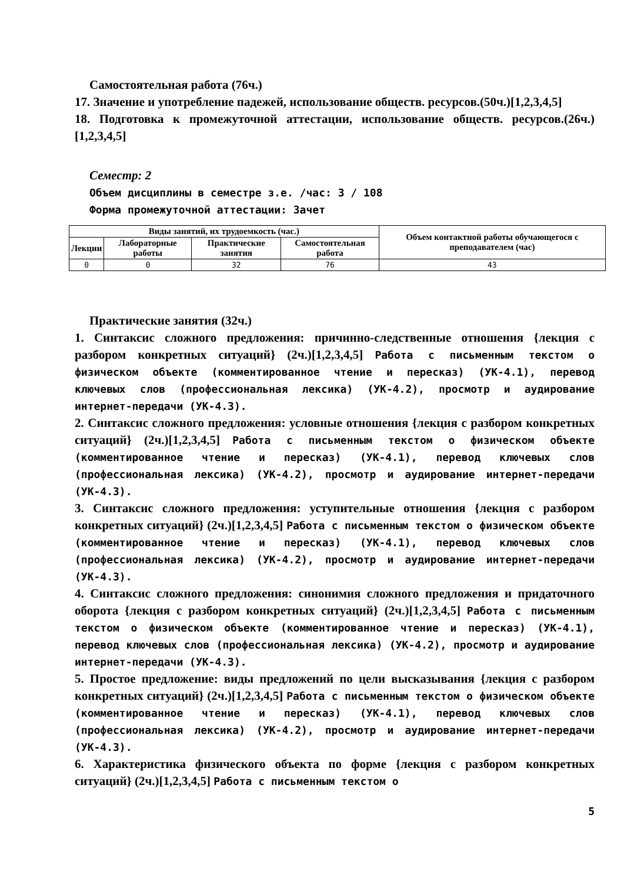Самостоятельная работа (76ч.)
17. Значение и употребление падежей, использование обществ. ресурсов.(50ч.)[1,2,3,4,5]
18. Подготовка к промежуточной аттестации, использование обществ. ресурсов.(26ч.)[1,2,3,4,5]
Семестр: 2
Объем дисциплины в семестре з.е. /час: 3 / 108
Форма промежуточной аттестации: Зачет
| Виды занятий, их трудоемкость (час.) | | | | Объем контактной работы обучающегося с преподавателем (час) |
| --- | --- | --- | --- | --- |
| Лекции | Лабораторные работы | Практические занятия | Самостоятельная работа | |
| 0 | 0 | 32 | 76 | 43 |
Практические занятия (32ч.)
1. Синтаксис сложного предложения: причинно-следственные отношения {лекция с разбором конкретных ситуаций} (2ч.)[1,2,3,4,5] Работа с письменным текстом о физическом объекте (комментированное чтение и пересказ) (УК-4.1), перевод ключевых слов (профессиональная лексика) (УК-4.2), просмотр и аудирование интернет-передачи (УК-4.3).
2. Синтаксис сложного предложения: условные отношения {лекция с разбором конкретных ситуаций} (2ч.)[1,2,3,4,5] Работа с письменным текстом о физическом объекте (комментированное чтение и пересказ) (УК-4.1), перевод ключевых слов (профессиональная лексика) (УК-4.2), просмотр и аудирование интернет-передачи (УК-4.3).
3. Синтаксис сложного предложения: уступительные отношения {лекция с разбором конкретных ситуаций} (2ч.)[1,2,3,4,5] Работа с письменным текстом о физическом объекте (комментированное чтение и пересказ) (УК-4.1), перевод ключевых слов (профессиональная лексика) (УК-4.2), просмотр и аудирование интернет-передачи (УК-4.3).
4. Синтаксис сложного предложения: синонимия сложного предложения и придаточного оборота {лекция с разбором конкретных ситуаций} (2ч.)[1,2,3,4,5] Работа с письменным текстом о физическом объекте (комментированное чтение и пересказ) (УК-4.1), перевод ключевых слов (профессиональная лексика) (УК-4.2), просмотр и аудирование интернет-передачи (УК-4.3).
5. Простое предложение: виды предложений по цели высказывания {лекция с разбором конкретных ситуаций} (2ч.)[1,2,3,4,5] Работа с письменным текстом о физическом объекте (комментированное чтение и пересказ) (УК-4.1), перевод ключевых слов (профессиональная лексика) (УК-4.2), просмотр и аудирование интернет-передачи (УК-4.3).
6. Характеристика физического объекта по форме {лекция с разбором конкретных ситуаций} (2ч.)[1,2,3,4,5] Работа с письменным текстом о
5